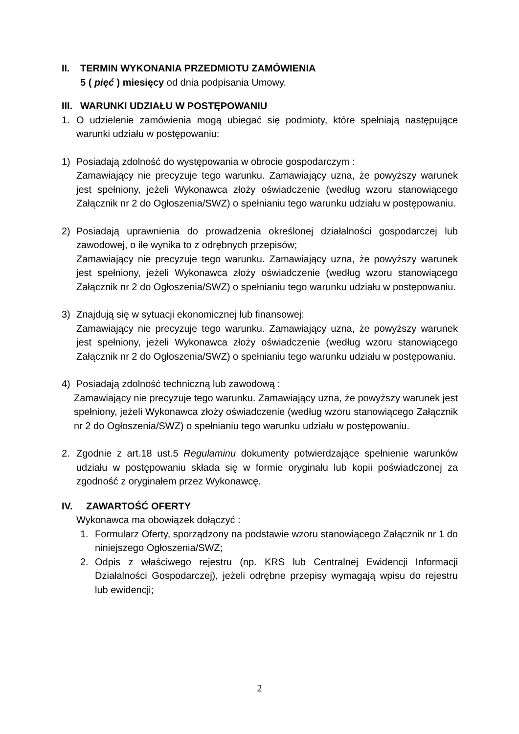II. TERMIN WYKONANIA PRZEDMIOTU ZAMÓWIENIA
5 ( pięć ) miesięcy od dnia podpisania Umowy.
III. WARUNKI UDZIAŁU W POSTĘPOWANIU
1. O udzielenie zamówienia mogą ubiegać się podmioty, które spełniają następujące warunki udziału w postępowaniu:
1) Posiadają zdolność do występowania w obrocie gospodarczym :
Zamawiający nie precyzuje tego warunku. Zamawiający uzna, że powyższy warunek jest spełniony, jeżeli Wykonawca złoży oświadczenie (według wzoru stanowiącego Załącznik nr 2 do Ogłoszenia/SWZ) o spełnianiu tego warunku udziału w postępowaniu.
2) Posiadają uprawnienia do prowadzenia określonej działalności gospodarczej lub zawodowej, o ile wynika to z odrębnych przepisów;
Zamawiający nie precyzuje tego warunku. Zamawiający uzna, że powyższy warunek jest spełniony, jeżeli Wykonawca złoży oświadczenie (według wzoru stanowiącego Załącznik nr 2 do Ogłoszenia/SWZ) o spełnianiu tego warunku udziału w postępowaniu.
3) Znajdują się w sytuacji ekonomicznej lub finansowej:
Zamawiający nie precyzuje tego warunku. Zamawiający uzna, że powyższy warunek jest spełniony, jeżeli Wykonawca złoży oświadczenie (według wzoru stanowiącego Załącznik nr 2 do Ogłoszenia/SWZ) o spełnianiu tego warunku udziału w postępowaniu.
4) Posiadają zdolność techniczną lub zawodową :
Zamawiający nie precyzuje tego warunku. Zamawiający uzna, że powyższy warunek jest spełniony, jeżeli Wykonawca złoży oświadczenie (według wzoru stanowiącego Załącznik nr 2 do Ogłoszenia/SWZ) o spełnianiu tego warunku udziału w postępowaniu.
2. Zgodnie z art.18 ust.5 Regulaminu dokumenty potwierdzające spełnienie warunków udziału w postępowaniu składa się w formie oryginału lub kopii poświadczonej za zgodność z oryginałem przez Wykonawcę.
IV. ZAWARTOŚĆ OFERTY
Wykonawca ma obowiązek dołączyć :
1. Formularz Oferty, sporządzony na podstawie wzoru stanowiącego Załącznik nr 1 do niniejszego Ogłoszenia/SWZ;
2. Odpis z właściwego rejestru (np. KRS lub Centralnej Ewidencji Informacji Działalności Gospodarczej), jeżeli odrębne przepisy wymagają wpisu do rejestru lub ewidencji;
2